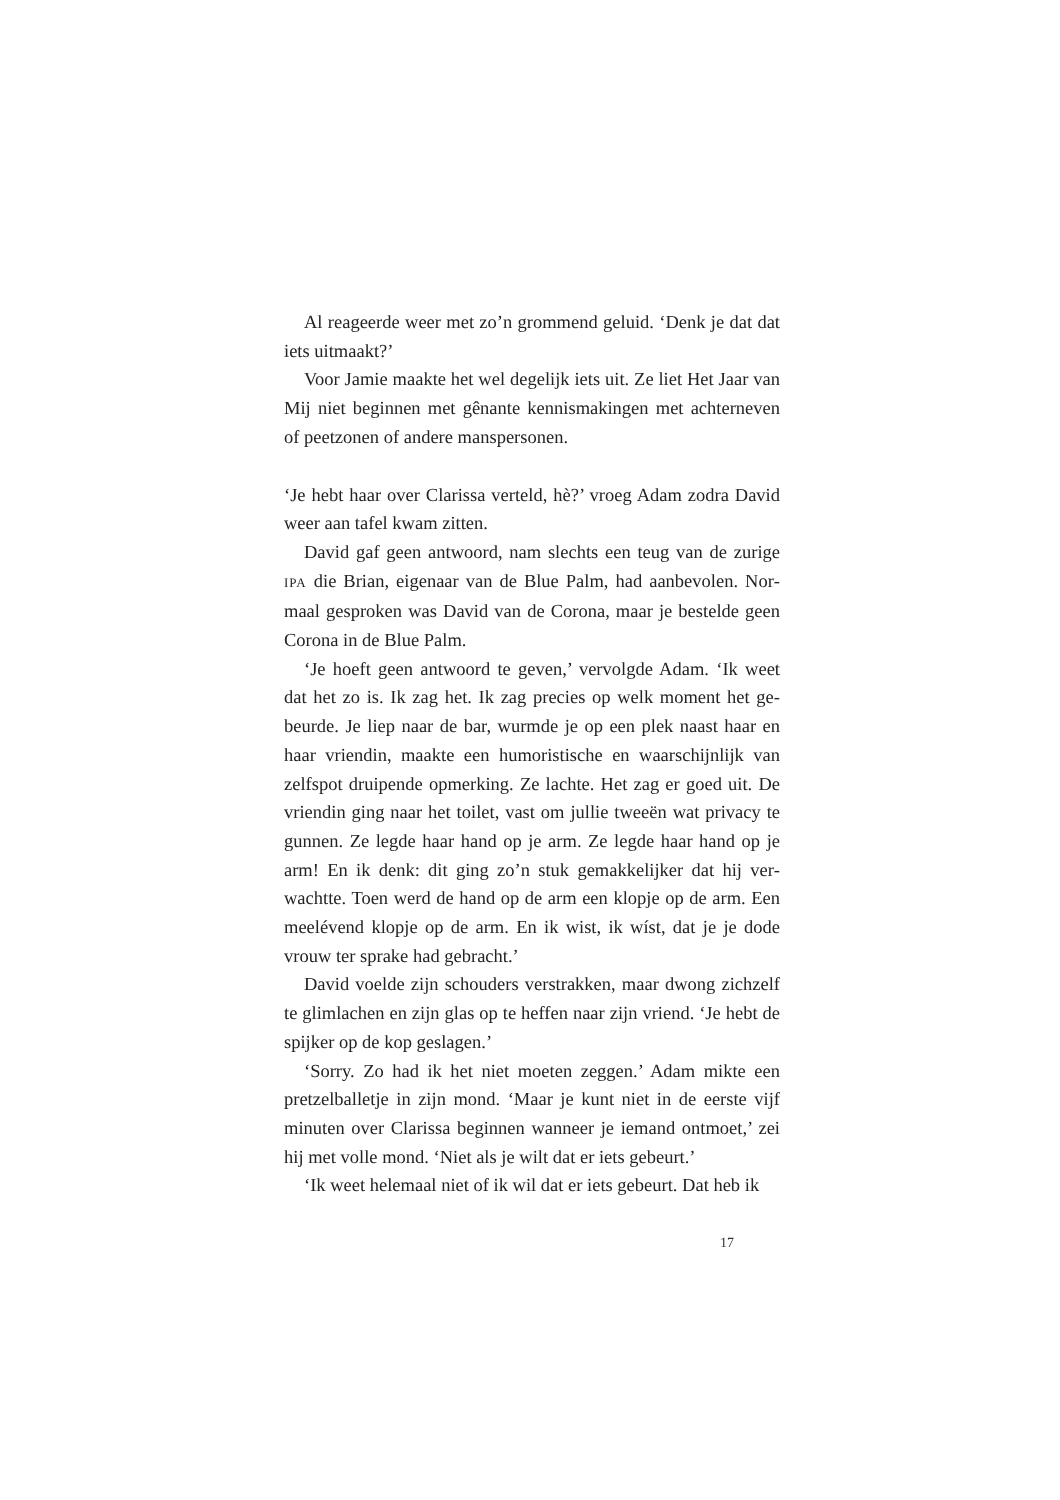Al reageerde weer met zo’n grommend geluid. ‘Denk je dat dat iets uitmaakt?’
Voor Jamie maakte het wel degelijk iets uit. Ze liet Het Jaar van Mij niet beginnen met gênante kennismakingen met achter­neven of peetzonen of andere manspersonen.
‘Je hebt haar over Clarissa verteld, hè?’ vroeg Adam zodra David weer aan tafel kwam zitten.
David gaf geen antwoord, nam slechts een teug van de zurige IPA die Brian, eigenaar van de Blue Palm, had aanbevolen. Nor­maal gesproken was David van de Corona, maar je bestelde geen Corona in de Blue Palm.
‘Je hoeft geen antwoord te geven,’ vervolgde Adam. ‘Ik weet dat het zo is. Ik zag het. Ik zag precies op welk moment het ge­beurde. Je liep naar de bar, wurmde je op een plek naast haar en haar vriendin, maakte een humoristische en waarschijnlijk van zelfspot druipende opmerking. Ze lachte. Het zag er goed uit. De vriendin ging naar het toilet, vast om jullie tweeën wat privacy te gunnen. Ze legde haar hand op je arm. Ze legde haar hand op je arm! En ik denk: dit ging zo’n stuk gemakkelijker dat hij ver­wachtte. Toen werd de hand op de arm een klopje op de arm. Een meelévend klopje op de arm. En ik wist, ik wíst, dat je je dode vrouw ter sprake had gebracht.’
David voelde zijn schouders verstrakken, maar dwong zich­zelf te glimlachen en zijn glas op te heffen naar zijn vriend. ‘Je hebt de spijker op de kop geslagen.’
‘Sorry. Zo had ik het niet moeten zeggen.’ Adam mikte een pretzelballetje in zijn mond. ‘Maar je kunt niet in de eerste vijf minuten over Clarissa beginnen wanneer je iemand ontmoet,’ zei hij met volle mond. ‘Niet als je wilt dat er iets gebeurt.’
‘Ik weet helemaal niet of ik wil dat er iets gebeurt. Dat heb ik
17